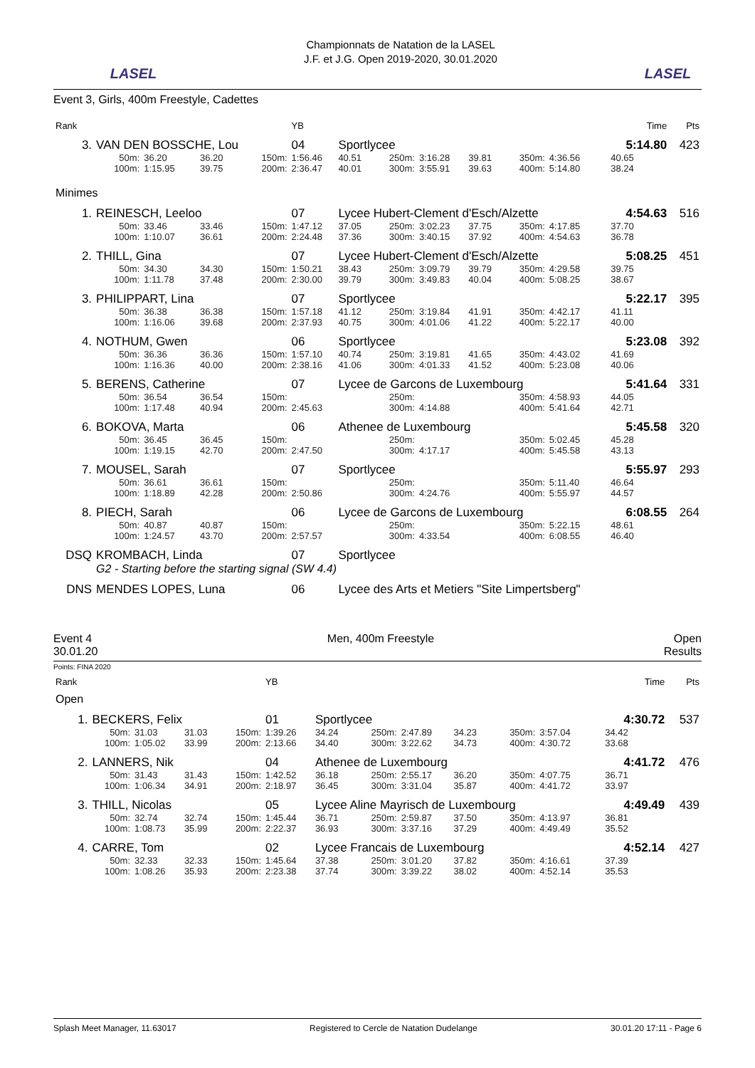LASEL
Championnats de Natation de la LASEL
J.F. et J.G. Open 2019-2020, 30.01.2020
LASEL
Event 3, Girls, 400m Freestyle, Cadettes
| Rank | | | | | YB | | | | | | | | | Time | Pts |
| 3. | VAN DEN BOSSCHE, Lou | | | | 04 | Sportlycee | | | | | | | | 5:14.80 | 423 |
| | 50m: | 36.20 | 36.20 | 150m: | 1:56.46 | 40.51 | 250m: | 3:16.28 | 39.81 | 350m: | 4:36.56 | | | 40.65 | |
| | 100m: | 1:15.95 | 39.75 | 200m: | 2:36.47 | 40.01 | 300m: | 3:55.91 | 39.63 | 400m: | 5:14.80 | | | 38.24 | |
| Minimes | | | | | | | | | | | | | | | |
| 1. | REINESCH, Leeloo | | | | 07 | Lycee Hubert-Clement d'Esch/Alzette | | | | | | | | 4:54.63 | 516 |
| | 50m: | 33.46 | 33.46 | 150m: | 1:47.12 | 37.05 | 250m: | 3:02.23 | 37.75 | 350m: | 4:17.85 | | | 37.70 | |
| | 100m: | 1:10.07 | 36.61 | 200m: | 2:24.48 | 37.36 | 300m: | 3:40.15 | 37.92 | 400m: | 4:54.63 | | | 36.78 | |
| 2. | THILL, Gina | | | | 07 | Lycee Hubert-Clement d'Esch/Alzette | | | | | | | | 5:08.25 | 451 |
| | 50m: | 34.30 | 34.30 | 150m: | 1:50.21 | 38.43 | 250m: | 3:09.79 | 39.79 | 350m: | 4:29.58 | | | 39.75 | |
| | 100m: | 1:11.78 | 37.48 | 200m: | 2:30.00 | 39.79 | 300m: | 3:49.83 | 40.04 | 400m: | 5:08.25 | | | 38.67 | |
| 3. | PHILIPPART, Lina | | | | 07 | Sportlycee | | | | | | | | 5:22.17 | 395 |
| | 50m: | 36.38 | 36.38 | 150m: | 1:57.18 | 41.12 | 250m: | 3:19.84 | 41.91 | 350m: | 4:42.17 | | | 41.11 | |
| | 100m: | 1:16.06 | 39.68 | 200m: | 2:37.93 | 40.75 | 300m: | 4:01.06 | 41.22 | 400m: | 5:22.17 | | | 40.00 | |
| 4. | NOTHUM, Gwen | | | | 06 | Sportlycee | | | | | | | | 5:23.08 | 392 |
| | 50m: | 36.36 | 36.36 | 150m: | 1:57.10 | 40.74 | 250m: | 3:19.81 | 41.65 | 350m: | 4:43.02 | | | 41.69 | |
| | 100m: | 1:16.36 | 40.00 | 200m: | 2:38.16 | 41.06 | 300m: | 4:01.33 | 41.52 | 400m: | 5:23.08 | | | 40.06 | |
| 5. | BERENS, Catherine | | | | 07 | Lycee de Garcons de Luxembourg | | | | | | | | 5:41.64 | 331 |
| | 50m: | 36.54 | 36.54 | 150m: | | | 250m: | | | 350m: | 4:58.93 | | | 44.05 | |
| | 100m: | 1:17.48 | 40.94 | 200m: | 2:45.63 | | 300m: | 4:14.88 | | 400m: | 5:41.64 | | | 42.71 | |
| 6. | BOKOVA, Marta | | | | 06 | Athenee de Luxembourg | | | | | | | | 5:45.58 | 320 |
| | 50m: | 36.45 | 36.45 | 150m: | | | 250m: | | | 350m: | 5:02.45 | | | 45.28 | |
| | 100m: | 1:19.15 | 42.70 | 200m: | 2:47.50 | | 300m: | 4:17.17 | | 400m: | 5:45.58 | | | 43.13 | |
| 7. | MOUSEL, Sarah | | | | 07 | Sportlycee | | | | | | | | 5:55.97 | 293 |
| | 50m: | 36.61 | 36.61 | 150m: | | | 250m: | | | 350m: | 5:11.40 | | | 46.64 | |
| | 100m: | 1:18.89 | 42.28 | 200m: | 2:50.86 | | 300m: | 4:24.76 | | 400m: | 5:55.97 | | | 44.57 | |
| 8. | PIECH, Sarah | | | | 06 | Lycee de Garcons de Luxembourg | | | | | | | | 6:08.55 | 264 |
| | 50m: | 40.87 | 40.87 | 150m: | | | 250m: | | | 350m: | 5:22.15 | | | 48.61 | |
| | 100m: | 1:24.57 | 43.70 | 200m: | 2:57.57 | | 300m: | 4:33.54 | | 400m: | 6:08.55 | | | 46.40 | |
| DSQ | KROMBACH, Linda | | | | 07 | Sportlycee | | | | | | | | | |
| | G2 - Starting before the starting signal (SW 4.4) | | | | | | | | | | | | | | |
| DNS | MENDES LOPES, Luna | | | | 06 | Lycee des Arts et Metiers "Site Limpertsberg" | | | | | | | | | |
Event 4
30.01.20
Men, 400m Freestyle Open
Results
Points: FINA 2020
| Rank | | | | | YB | | | | | | | | | Time | Pts |
| Open | | | | | | | | | | | | | | | |
| 1. | BECKERS, Felix | | | | 01 | Sportlycee | | | | | | | | 4:30.72 | 537 |
| | 50m: | 31.03 | 31.03 | 150m: | 1:39.26 | 34.24 | 250m: | 2:47.89 | 34.23 | 350m: | 3:57.04 | | | 34.42 | |
| | 100m: | 1:05.02 | 33.99 | 200m: | 2:13.66 | 34.40 | 300m: | 3:22.62 | 34.73 | 400m: | 4:30.72 | | | 33.68 | |
| 2. | LANNERS, Nik | | | | 04 | Athenee de Luxembourg | | | | | | | | 4:41.72 | 476 |
| | 50m: | 31.43 | 31.43 | 150m: | 1:42.52 | 36.18 | 250m: | 2:55.17 | 36.20 | 350m: | 4:07.75 | | | 36.71 | |
| | 100m: | 1:06.34 | 34.91 | 200m: | 2:18.97 | 36.45 | 300m: | 3:31.04 | 35.87 | 400m: | 4:41.72 | | | 33.97 | |
| 3. | THILL, Nicolas | | | | 05 | Lycee Aline Mayrisch de Luxembourg | | | | | | | | 4:49.49 | 439 |
| | 50m: | 32.74 | 32.74 | 150m: | 1:45.44 | 36.71 | 250m: | 2:59.87 | 37.50 | 350m: | 4:13.97 | | | 36.81 | |
| | 100m: | 1:08.73 | 35.99 | 200m: | 2:22.37 | 36.93 | 300m: | 3:37.16 | 37.29 | 400m: | 4:49.49 | | | 35.52 | |
| 4. | CARRE, Tom | | | | 02 | Lycee Francais de Luxembourg | | | | | | | | 4:52.14 | 427 |
| | 50m: | 32.33 | 32.33 | 150m: | 1:45.64 | 37.38 | 250m: | 3:01.20 | 37.82 | 350m: | 4:16.61 | | | 37.39 | |
| | 100m: | 1:08.26 | 35.93 | 200m: | 2:23.38 | 37.74 | 300m: | 3:39.22 | 38.02 | 400m: | 4:52.14 | | | 35.53 | |
Splash Meet Manager, 11.63017 Registered to Cercle de Natation Dudelange 30.01.20 17:11 - Page 6